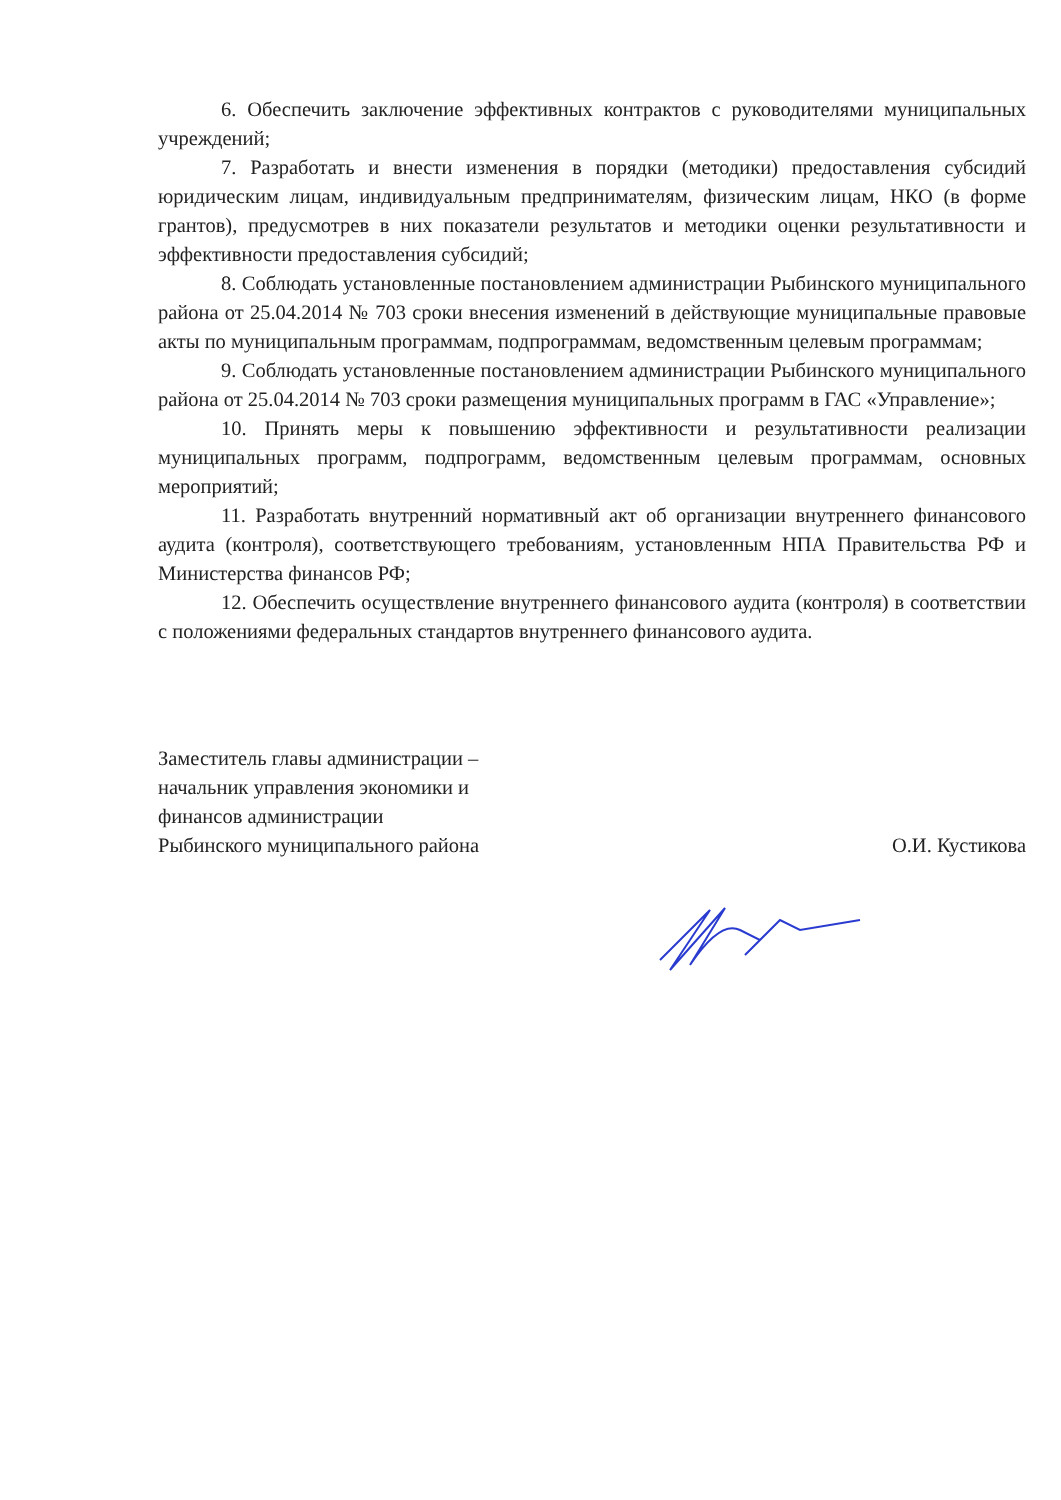6. Обеспечить заключение эффективных контрактов с руководителями муниципальных учреждений;
7. Разработать и внести изменения в порядки (методики) предоставления субсидий юридическим лицам, индивидуальным предпринимателям, физическим лицам, НКО (в форме грантов), предусмотрев в них показатели результатов и методики оценки результативности и эффективности предоставления субсидий;
8. Соблюдать установленные постановлением администрации Рыбинского муниципального района от 25.04.2014 № 703 сроки внесения изменений в действующие муниципальные правовые акты по муниципальным программам, подпрограммам, ведомственным целевым программам;
9. Соблюдать установленные постановлением администрации Рыбинского муниципального района от 25.04.2014 № 703 сроки размещения муниципальных программ в ГАС «Управление»;
10. Принять меры к повышению эффективности и результативности реализации муниципальных программ, подпрограмм, ведомственным целевым программам, основных мероприятий;
11. Разработать внутренний нормативный акт об организации внутреннего финансового аудита (контроля), соответствующего требованиям, установленным НПА Правительства РФ и Министерства финансов РФ;
12. Обеспечить осуществление внутреннего финансового аудита (контроля) в соответствии с положениями федеральных стандартов внутреннего финансового аудита.
Заместитель главы администрации –
начальник управления экономики и
финансов администрации
Рыбинского муниципального района
О.И. Кустикова